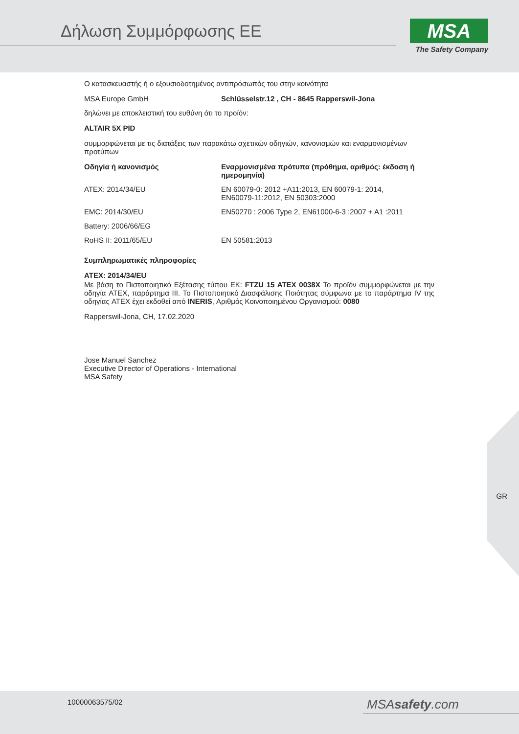Δήλωση Συμμόρφωσης ΕΕ
MSA
The Safety Company
Ο κατασκευαστής ή ο εξουσιοδοτημένος αντιπρόσωπός του στην κοινότητα
| MSA Europe GmbH | Schlüsselstr.12 , CH - 8645 Rapperswil-Jona |
δηλώνει με αποκλειστική του ευθύνη ότι το προϊόν:
ALTAIR 5X PID
συμμορφώνεται με τις διατάξεις των παρακάτω σχετικών οδηγιών, κανονισμών και εναρμονισμένων προτύπων
| Οδηγία ή κανονισμός | Εναρμονισμένα πρότυπα (πρόθημα, αριθμός: έκδοση ή ημερομηνία) |
| --- | --- |
| ATEX: 2014/34/EU | EN 60079-0: 2012 +A11:2013, EN 60079-1: 2014, EN60079-11:2012, EN 50303:2000 |
| EMC: 2014/30/EU | EN50270 : 2006 Type 2, EN61000-6-3 :2007 + A1 :2011 |
| Battery: 2006/66/EG | |
| RoHS II: 2011/65/EU | EN 50581:2013 |
Συμπληρωματικές πληροφορίες
ATEX: 2014/34/EU
Με βάση το Πιστοποιητικό Εξέτασης τύπου ΕΚ: FTZU 15 ATEX 0038X Το προϊόν συμμορφώνεται με την οδηγία ATEX, παράρτημα III. Το Πιστοποιητικό Διασφάλισης Ποιότητας σύμφωνα με το παράρτημα IV της οδηγίας ATEX έχει εκδοθεί από INERIS, Αριθμός Κοινοποιημένου Οργανισμού: 0080
Rapperswil-Jona, CH, 17.02.2020
Jose Manuel Sanchez
Executive Director of Operations - International
MSA Safety
GR
10000063575/02 MSAsafety.com